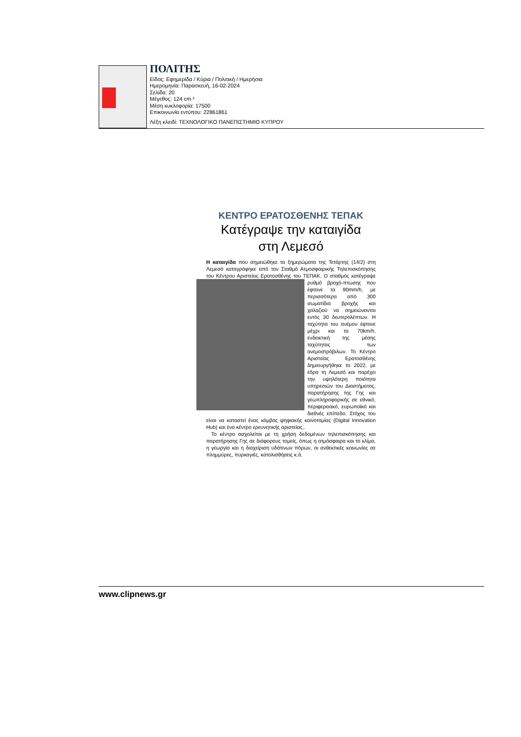ΠΟΛΙΤΗΣ
Είδος: Εφημερίδα / Κύρια / Πολιτική / Ημερήσια
Ημερομηνία: Παρασκευή, 16-02-2024
Σελίδα: 20
Μέγεθος: 124 cm ²
Μέση κυκλοφορία: 17500
Επικοινωνία εντύπου: 22861861
Λέξη κλειδί: ΤΕΧΝΟΛΟΓΙΚΟ ΠΑΝΕΠΙΣΤΗΜΙΟ ΚΥΠΡΟΥ
ΚΕΝΤΡΟ ΕΡΑΤΟΣΘΕΝΗΣ ΤΕΠΑΚ
Κατέγραψε την καταιγίδα
στη Λεμεσό
Η καταιγίδα που σημειώθηκε τα ξημερώματα της Τετάρτης (14/2) στη Λεμεσό καταγράφηκε από τον Σταθμό Ατμοσφαιρικής Τηλεπισκόπησης του Κέντρου Αριστείας Ερατοσθένης του ΤΕΠΑΚ. Ο σταθμός κατέγραψε ρυθμό βροχό- πτωσης που έφτανε τα 90mm/h, με περισσότερα από 300 σωματίδια βροχής και χαλαζιού να σημειώνονται εντός 30 δευτερολέπτων. Η ταχύτητα του ανέμου έφτανε μέχρι και τα 70km/h, ενδεικτική της μέσης ταχύτητας των ανεμοστρόβιλων. Το Κέντρο Αριστείας Ερατοσθένης δημιουργήθηκε το 2022, με έδρα τη Λεμεσό και παρέχει την υψηλότερη ποιότητα υπηρεσιών του Διαστήματος, παρατήρησης της Γης και γεωπληροφορικής σε εθνικό, περιφερειακό, ευρωπαϊκό και διεθνές επίπεδο. Στόχος του είναι να καταστεί ένας κόμβος ψηφιακής καινοτομίας (Digital Innovation Hub) και ένα κέντρο ερευνητικής αριστείας..
Το κέντρο ασχολείται με τη χρήση δεδομένων τηλεπισκόπησης και παρατήρησης Γης σε διάφορους τομείς, όπως η ατμόσφαιρα και το κλίμα, η γεωργία και η διαχείριση υδάτινων πόρων, οι ανθεκτικές κοινωνίες σε πλημμύρες, πυρκαγιές, κατολισθήσεις κ.ά.
www.clipnews.gr